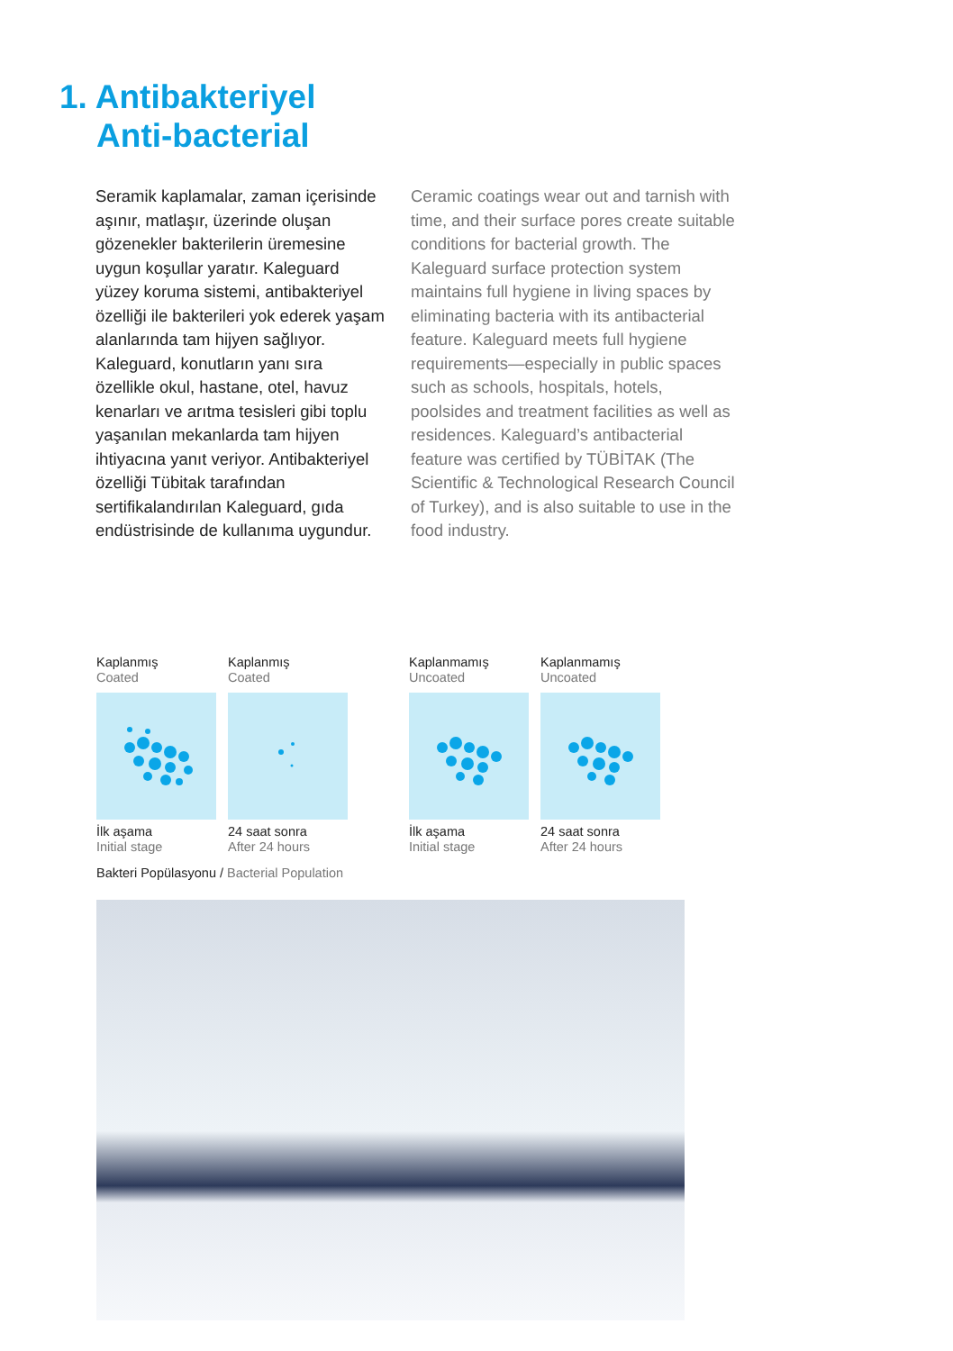1. Antibakteriyel
Anti-bacterial
Seramik kaplamalar, zaman içerisinde aşınır, matlaşır, üzerinde oluşan gözenekler bakterilerin üremesine uygun koşullar yaratır. Kaleguard yüzey koruma sistemi, antibakteriyel özelliği ile bakterileri yok ederek yaşam alanlarında tam hijyen sağlıyor. Kaleguard, konutların yanı sıra özellikle okul, hastane, otel, havuz kenarları ve arıtma tesisleri gibi toplu yaşanılan mekanlarda tam hijyen ihtiyacına yanıt veriyor. Antibakteriyel özelliği Tübitak tarafından sertifikalandırılan Kaleguard, gıda endüstrisinde de kullanıma uygundur.
Ceramic coatings wear out and tarnish with time, and their surface pores create suitable conditions for bacterial growth. The Kaleguard surface protection system maintains full hygiene in living spaces by eliminating bacteria with its antibacterial feature. Kaleguard meets full hygiene requirements—especially in public spaces such as schools, hospitals, hotels, poolsides and treatment facilities as well as residences. Kaleguard’s antibacterial feature was certified by TÜBİTAK (The Scientific & Technological Research Council of Turkey), and is also suitable to use in the food industry.
Kaplanmış
Coated
İlk aşama
Initial stage
Kaplanmış
Coated
24 saat sonra
After 24 hours
Kaplanmamış
Uncoated
İlk aşama
Initial stage
Kaplanmamış
Uncoated
24 saat sonra
After 24 hours
Bakteri Popülasyonu / Bacterial Population